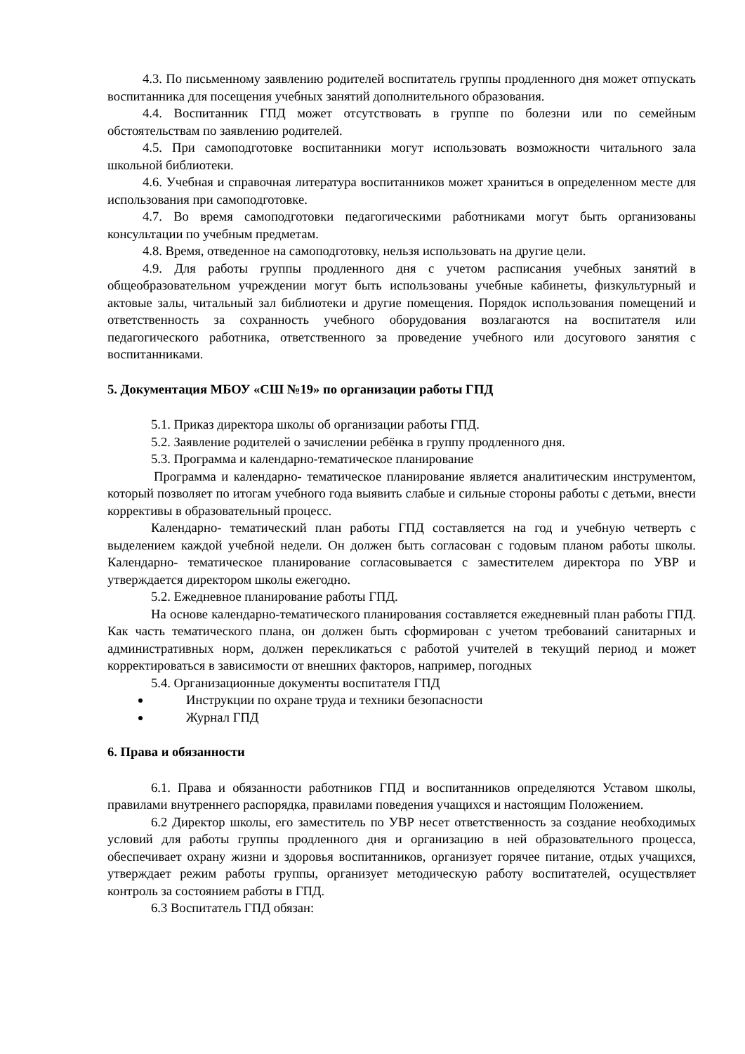4.3. По письменному заявлению родителей воспитатель группы продленного дня может отпускать воспитанника для посещения учебных занятий дополнительного образования.
4.4. Воспитанник ГПД может отсутствовать в группе по болезни или по семейным обстоятельствам по заявлению родителей.
4.5. При самоподготовке воспитанники могут использовать возможности читального зала школьной библиотеки.
4.6. Учебная и справочная литература воспитанников может храниться в определенном месте для использования при самоподготовке.
4.7. Во время самоподготовки педагогическими работниками могут быть организованы консультации по учебным предметам.
4.8. Время, отведенное на самоподготовку, нельзя использовать на другие цели.
4.9. Для работы группы продленного дня с учетом расписания учебных занятий в общеобразовательном учреждении могут быть использованы учебные кабинеты, физкультурный и актовые залы, читальный зал библиотеки и другие помещения. Порядок использования помещений и ответственность за сохранность учебного оборудования возлагаются на воспитателя или педагогического работника, ответственного за проведение учебного или досугового занятия с воспитанниками.
5. Документация МБОУ «СШ №19» по организации работы ГПД
5.1. Приказ директора школы об организации работы ГПД.
5.2. Заявление родителей о зачислении ребёнка в группу продленного дня.
5.3. Программа и календарно-тематическое планирование
Программа и календарно- тематическое планирование является аналитическим инструментом, который позволяет по итогам учебного года выявить слабые и сильные стороны работы с детьми, внести коррективы в образовательный процесс.
Календарно- тематический план работы ГПД составляется на год и учебную четверть с выделением каждой учебной недели. Он должен быть согласован с годовым планом работы школы. Календарно- тематическое планирование согласовывается с заместителем директора по УВР и утверждается директором школы ежегодно.
5.2. Ежедневное планирование работы ГПД.
На основе календарно-тематического планирования составляется ежедневный план работы ГПД. Как часть тематического плана, он должен быть сформирован с учетом требований санитарных и административных норм, должен перекликаться с работой учителей в текущий период и может корректироваться в зависимости от внешних факторов, например, погодных
5.4. Организационные документы воспитателя ГПД
Инструкции по охране труда и техники безопасности
Журнал ГПД
6. Права и обязанности
6.1. Права и обязанности работников ГПД и воспитанников определяются Уставом школы, правилами внутреннего распорядка, правилами поведения учащихся и настоящим Положением.
6.2 Директор школы, его заместитель по УВР несет ответственность за создание необходимых условий для работы группы продленного дня и организацию в ней образовательного процесса, обеспечивает охрану жизни и здоровья воспитанников, организует горячее питание, отдых учащихся, утверждает режим работы группы, организует методическую работу воспитателей, осуществляет контроль за состоянием работы в ГПД.
6.3 Воспитатель ГПД обязан: